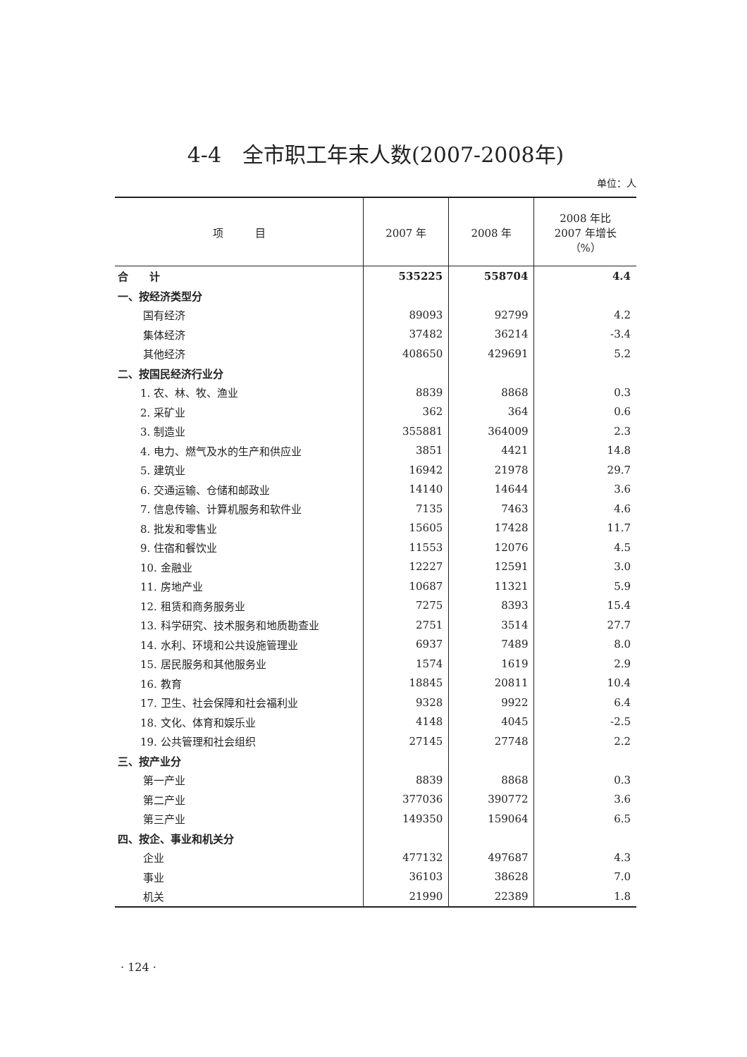4-4　全市职工年末人数(2007-2008年)
单位：人
| 项 目 | 2007 年 | 2008 年 | 2008 年比 2007 年增长 （%） |
| --- | --- | --- | --- |
| 合 计 | 535225 | 558704 | 4.4 |
| 一、按经济类型分 | | | |
| 国有经济 | 89093 | 92799 | 4.2 |
| 集体经济 | 37482 | 36214 | -3.4 |
| 其他经济 | 408650 | 429691 | 5.2 |
| 二、按国民经济行业分 | | | |
| 1. 农、林、牧、渔业 | 8839 | 8868 | 0.3 |
| 2. 采矿业 | 362 | 364 | 0.6 |
| 3. 制造业 | 355881 | 364009 | 2.3 |
| 4. 电力、燃气及水的生产和供应业 | 3851 | 4421 | 14.8 |
| 5. 建筑业 | 16942 | 21978 | 29.7 |
| 6. 交通运输、仓储和邮政业 | 14140 | 14644 | 3.6 |
| 7. 信息传输、计算机服务和软件业 | 7135 | 7463 | 4.6 |
| 8. 批发和零售业 | 15605 | 17428 | 11.7 |
| 9. 住宿和餐饮业 | 11553 | 12076 | 4.5 |
| 10. 金融业 | 12227 | 12591 | 3.0 |
| 11. 房地产业 | 10687 | 11321 | 5.9 |
| 12. 租赁和商务服务业 | 7275 | 8393 | 15.4 |
| 13. 科学研究、技术服务和地质勘查业 | 2751 | 3514 | 27.7 |
| 14. 水利、环境和公共设施管理业 | 6937 | 7489 | 8.0 |
| 15. 居民服务和其他服务业 | 1574 | 1619 | 2.9 |
| 16. 教育 | 18845 | 20811 | 10.4 |
| 17. 卫生、社会保障和社会福利业 | 9328 | 9922 | 6.4 |
| 18. 文化、体育和娱乐业 | 4148 | 4045 | -2.5 |
| 19. 公共管理和社会组织 | 27145 | 27748 | 2.2 |
| 三、按产业分 | | | |
| 第一产业 | 8839 | 8868 | 0.3 |
| 第二产业 | 377036 | 390772 | 3.6 |
| 第三产业 | 149350 | 159064 | 6.5 |
| 四、按企、事业和机关分 | | | |
| 企业 | 477132 | 497687 | 4.3 |
| 事业 | 36103 | 38628 | 7.0 |
| 机关 | 21990 | 22389 | 1.8 |
· 124 ·